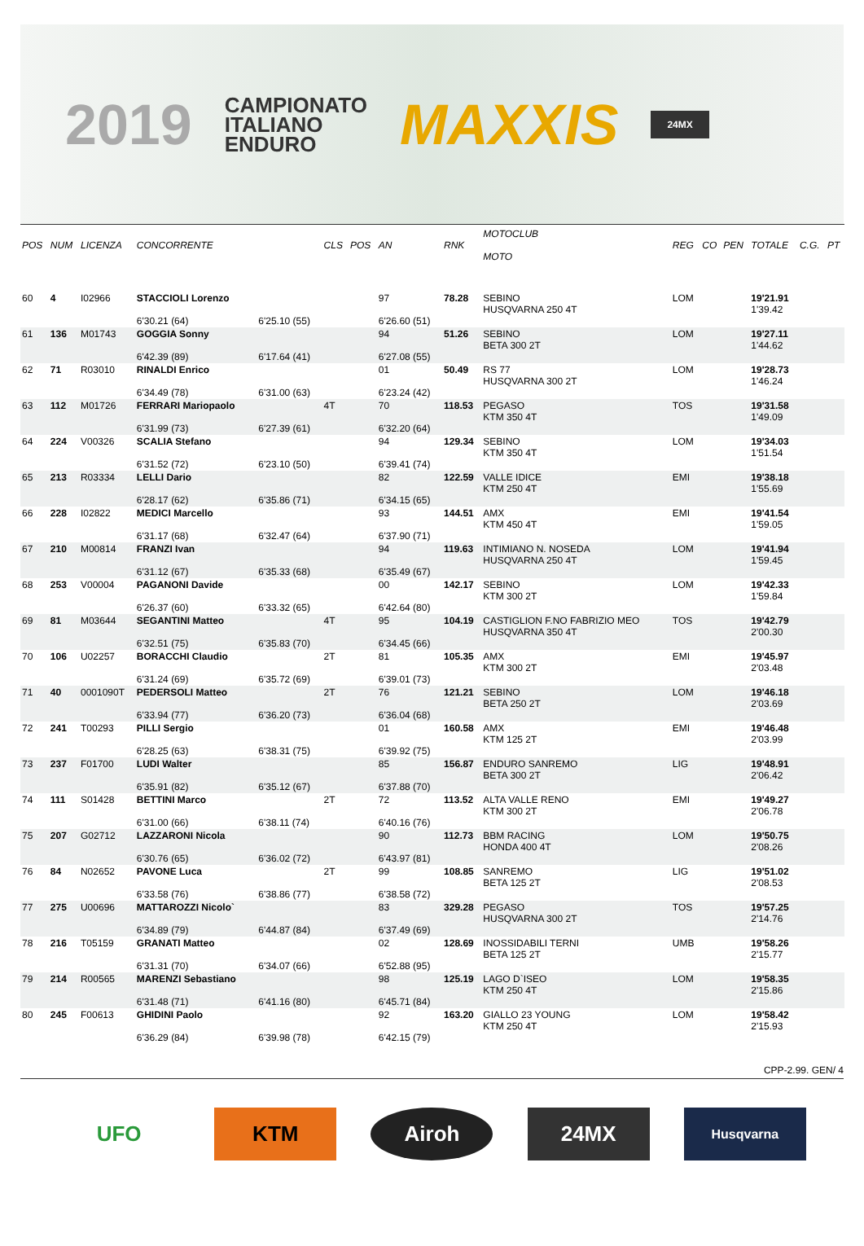2019
CAMPIONATO
ITALIANO
ENDURO
MAXXIS
24MX
| POS | NUM | LICENZA | CONCORRENTE | | CLS | POS | AN | RNK | MOTOCLUB MOTO | REG | CO | PEN | TOTALE | C.G. | PT |
| --- | --- | --- | --- | --- | --- | --- | --- | --- | --- | --- | --- | --- | --- | --- | --- |
| 60 | 4 | I02966 | STACCIOLI Lorenzo 6'30.21 (64) | 6'25.10 (55) | | | 97 6'26.60 (51) | 78.28 | SEBINO HUSQVARNA 250 4T | LOM | | | 19'21.91 1'39.42 | | |
| 61 | 136 | M01743 | GOGGIA Sonny 6'42.39 (89) | 6'17.64 (41) | | | 94 6'27.08 (55) | 51.26 | SEBINO BETA 300 2T | LOM | | | 19'27.11 1'44.62 | | |
| 62 | 71 | R03010 | RINALDI Enrico 6'34.49 (78) | 6'31.00 (63) | | | 01 6'23.24 (42) | 50.49 | RS 77 HUSQVARNA 300 2T | LOM | | | 19'28.73 1'46.24 | | |
| 63 | 112 | M01726 | FERRARI Mariopaolo 6'31.99 (73) | 6'27.39 (61) | 4T | | 70 6'32.20 (64) | 118.53 | PEGASO KTM 350 4T | TOS | | | 19'31.58 1'49.09 | | |
| 64 | 224 | V00326 | SCALIA Stefano 6'31.52 (72) | 6'23.10 (50) | | | 94 6'39.41 (74) | 129.34 | SEBINO KTM 350 4T | LOM | | | 19'34.03 1'51.54 | | |
| 65 | 213 | R03334 | LELLI Dario 6'28.17 (62) | 6'35.86 (71) | | | 82 6'34.15 (65) | 122.59 | VALLE IDICE KTM 250 4T | EMI | | | 19'38.18 1'55.69 | | |
| 66 | 228 | I02822 | MEDICI Marcello 6'31.17 (68) | 6'32.47 (64) | | | 93 6'37.90 (71) | 144.51 | AMX KTM 450 4T | EMI | | | 19'41.54 1'59.05 | | |
| 67 | 210 | M00814 | FRANZI Ivan 6'31.12 (67) | 6'35.33 (68) | | | 94 6'35.49 (67) | 119.63 | INTIMIANO N. NOSEDA HUSQVARNA 250 4T | LOM | | | 19'41.94 1'59.45 | | |
| 68 | 253 | V00004 | PAGANONI Davide 6'26.37 (60) | 6'33.32 (65) | | | 00 6'42.64 (80) | 142.17 | SEBINO KTM 300 2T | LOM | | | 19'42.33 1'59.84 | | |
| 69 | 81 | M03644 | SEGANTINI Matteo 6'32.51 (75) | 6'35.83 (70) | 4T | | 95 6'34.45 (66) | 104.19 | CASTIGLION F.NO FABRIZIO MEO HUSQVARNA 350 4T | TOS | | | 19'42.79 2'00.30 | | |
| 70 | 106 | U02257 | BORACCHI Claudio 6'31.24 (69) | 6'35.72 (69) | 2T | | 81 6'39.01 (73) | 105.35 | AMX KTM 300 2T | EMI | | | 19'45.97 2'03.48 | | |
| 71 | 40 | 0001090T | PEDERSOLI Matteo 6'33.94 (77) | 6'36.20 (73) | 2T | | 76 6'36.04 (68) | 121.21 | SEBINO BETA 250 2T | LOM | | | 19'46.18 2'03.69 | | |
| 72 | 241 | T00293 | PILLI Sergio 6'28.25 (63) | 6'38.31 (75) | | | 01 6'39.92 (75) | 160.58 | AMX KTM 125 2T | EMI | | | 19'46.48 2'03.99 | | |
| 73 | 237 | F01700 | LUDI Walter 6'35.91 (82) | 6'35.12 (67) | | | 85 6'37.88 (70) | 156.87 | ENDURO SANREMO BETA 300 2T | LIG | | | 19'48.91 2'06.42 | | |
| 74 | 111 | S01428 | BETTINI Marco 6'31.00 (66) | 6'38.11 (74) | 2T | | 72 6'40.16 (76) | 113.52 | ALTA VALLE RENO KTM 300 2T | EMI | | | 19'49.27 2'06.78 | | |
| 75 | 207 | G02712 | LAZZARONI Nicola 6'30.76 (65) | 6'36.02 (72) | | | 90 6'43.97 (81) | 112.73 | BBM RACING HONDA 400 4T | LOM | | | 19'50.75 2'08.26 | | |
| 76 | 84 | N02652 | PAVONE Luca 6'33.58 (76) | 6'38.86 (77) | 2T | | 99 6'38.58 (72) | 108.85 | SANREMO BETA 125 2T | LIG | | | 19'51.02 2'08.53 | | |
| 77 | 275 | U00696 | MATTAROZZI Nicolo` 6'34.89 (79) | 6'44.87 (84) | | | 83 6'37.49 (69) | 329.28 | PEGASO HUSQVARNA 300 2T | TOS | | | 19'57.25 2'14.76 | | |
| 78 | 216 | T05159 | GRANATI Matteo 6'31.31 (70) | 6'34.07 (66) | | | 02 6'52.88 (95) | 128.69 | INOSSIDABILI TERNI BETA 125 2T | UMB | | | 19'58.26 2'15.77 | | |
| 79 | 214 | R00565 | MARENZI Sebastiano 6'31.48 (71) | 6'41.16 (80) | | | 98 6'45.71 (84) | 125.19 | LAGO D`ISEO KTM 250 4T | LOM | | | 19'58.35 2'15.86 | | |
| 80 | 245 | F00613 | GHIDINI Paolo 6'36.29 (84) | 6'39.98 (78) | | | 92 6'42.15 (79) | 163.20 | GIALLO 23 YOUNG KTM 250 4T | LOM | | | 19'58.42 2'15.93 | | |
CPP-2.99. GEN/ 4
UFO KTM Airoh 24MX
Husqvarna